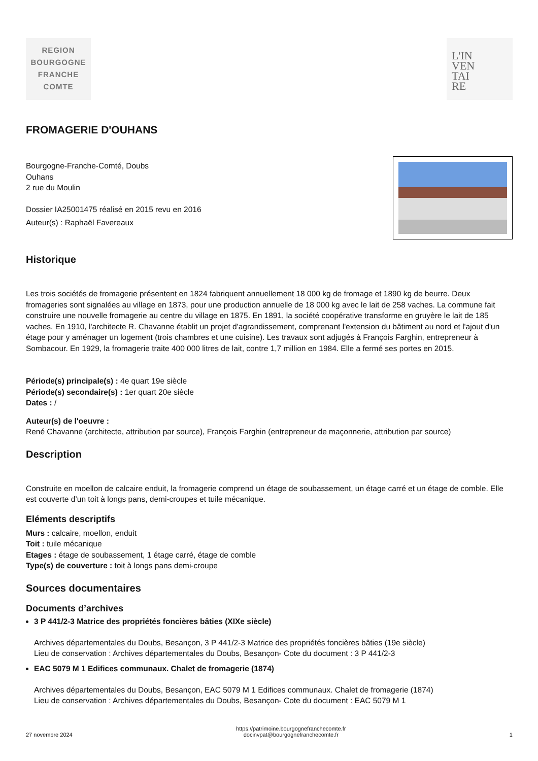REGION
BOURGOGNE
FRANCHE
COMTE
L'IN
VEN
TAI
RE
FROMAGERIE D'OUHANS
Bourgogne-Franche-Comté, Doubs
Ouhans
2 rue du Moulin
Dossier IA25001475 réalisé en 2015 revu en 2016
Auteur(s) : Raphaël Favereaux
Historique
Les trois sociétés de fromagerie présentent en 1824 fabriquent annuellement 18 000 kg de fromage et 1890 kg de beurre. Deux fromageries sont signalées au village en 1873, pour une production annuelle de 18 000 kg avec le lait de 258 vaches. La commune fait construire une nouvelle fromagerie au centre du village en 1875. En 1891, la société coopérative transforme en gruyère le lait de 185 vaches. En 1910, l'architecte R. Chavanne établit un projet d'agrandissement, comprenant l'extension du bâtiment au nord et l'ajout d'un étage pour y aménager un logement (trois chambres et une cuisine). Les travaux sont adjugés à François Farghin, entrepreneur à Sombacour. En 1929, la fromagerie traite 400 000 litres de lait, contre 1,7 million en 1984. Elle a fermé ses portes en 2015.
Période(s) principale(s) : 4e quart 19e siècle
Période(s) secondaire(s) : 1er quart 20e siècle
Dates : /
Auteur(s) de l'oeuvre :
René Chavanne (architecte, attribution par source), François Farghin (entrepreneur de maçonnerie, attribution par source)
Description
Construite en moellon de calcaire enduit, la fromagerie comprend un étage de soubassement, un étage carré et un étage de comble. Elle est couverte d’un toit à longs pans, demi-croupes et tuile mécanique.
Eléments descriptifs
Murs : calcaire, moellon, enduit
Toit : tuile mécanique
Etages : étage de soubassement, 1 étage carré, étage de comble
Type(s) de couverture : toit à longs pans demi-croupe
Sources documentaires
Documents d’archives
3 P 441/2-3 Matrice des propriétés foncières bâties (XIXe siècle)
Archives départementales du Doubs, Besançon, 3 P 441/2-3 Matrice des propriétés foncières bâties (19e siècle)
Lieu de conservation : Archives départementales du Doubs, Besançon- Cote du document : 3 P 441/2-3
EAC 5079 M 1 Edifices communaux. Chalet de fromagerie (1874)
Archives départementales du Doubs, Besançon, EAC 5079 M 1 Edifices communaux. Chalet de fromagerie (1874)
Lieu de conservation : Archives départementales du Doubs, Besançon- Cote du document : EAC 5079 M 1
27 novembre 2024 https://patrimoine.bourgognefranchecomte.fr
docinvpat@bourgognefranchecomte.fr 1